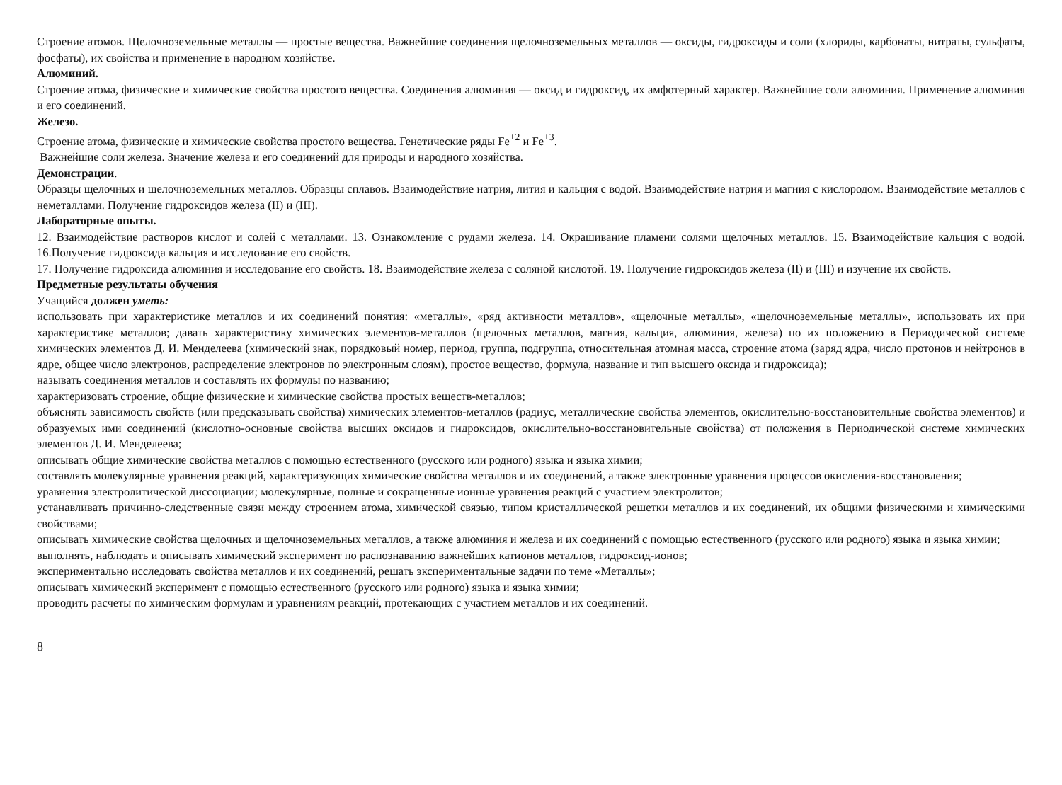Строение атомов. Щелочноземельные металлы — простые вещества. Важнейшие соединения щелочноземельных металлов — оксиды, гидроксиды и соли (хлориды, карбонаты, нитраты, сульфаты, фосфаты), их свойства и применение в народном хозяйстве.
Алюминий.
Строение атома, физические и химические свойства простого вещества. Соединения алюминия — оксид и гидроксид, их амфотерный характер. Важнейшие соли алюминия. Применение алюминия и его соединений.
Железо.
Строение атома, физические и химические свойства простого вещества. Генетические ряды Fe<sup>+2</sup> и Fe<sup>+3</sup>.
Важнейшие соли железа. Значение железа и его соединений для природы и народного хозяйства.
Демонстрации.
Образцы щелочных и щелочноземельных металлов. Образцы сплавов. Взаимодействие натрия, лития и кальция с водой. Взаимодействие натрия и магния с кислородом. Взаимодействие металлов с неметаллами. Получение гидроксидов железа (II) и (III).
Лабораторные опыты.
12. Взаимодействие растворов кислот и солей с металлами. 13. Ознакомление с рудами железа. 14. Окрашивание пламени солями щелочных металлов. 15. Взаимодействие кальция с водой. 16.Получение гидроксида кальция и исследование его свойств.
17. Получение гидроксида алюминия и исследование его свойств. 18. Взаимодействие железа с соляной кислотой. 19. Получение гидроксидов железа (II) и (III) и изучение их свойств.
Предметные результаты обучения
Учащийся должен уметь:
использовать при характеристике металлов и их соединений понятия: «металлы», «ряд активности металлов», «щелочные металлы», «щелочноземельные металлы», использовать их при характеристике металлов; давать характеристику химических элементов-металлов (щелочных металлов, магния, кальция, алюминия, железа) по их положению в Периодической системе химических элементов Д. И. Менделеева (химический знак, порядковый номер, период, группа, подгруппа, относительная атомная масса, строение атома (заряд ядра, число протонов и нейтронов в ядре, общее число электронов, распределение электронов по электронным слоям), простое вещество, формула, название и тип высшего оксида и гидроксида);
называть соединения металлов и составлять их формулы по названию;
характеризовать строение, общие физические и химические свойства простых веществ-металлов;
объяснять зависимость свойств (или предсказывать свойства) химических элементов-металлов (радиус, металлические свойства элементов, окислительно-восстановительные свойства элементов) и образуемых ими соединений (кислотно-основные свойства высших оксидов и гидроксидов, окислительно-восстановительные свойства) от положения в Периодической системе химических элементов Д. И. Менделеева;
описывать общие химические свойства металлов с помощью естественного (русского или родного) языка и языка химии;
составлять молекулярные уравнения реакций, характеризующих химические свойства металлов и их соединений, а также электронные уравнения процессов окисления-восстановления;
уравнения электролитической диссоциации; молекулярные, полные и сокращенные ионные уравнения реакций с участием электролитов;
устанавливать причинно-следственные связи между строением атома, химической связью, типом кристаллической решетки металлов и их соединений, их общими физическими и химическими свойствами;
описывать химические свойства щелочных и щелочноземельных металлов, а также алюминия и железа и их соединений с помощью естественного (русского или родного) языка и языка химии;
выполнять, наблюдать и описывать химический эксперимент по распознаванию важнейших катионов металлов, гидроксид-ионов;
экспериментально исследовать свойства металлов и их соединений, решать экспериментальные задачи по теме «Металлы»;
описывать химический эксперимент с помощью естественного (русского или родного) языка и языка химии;
проводить расчеты по химическим формулам и уравнениям реакций, протекающих с участием металлов и их соединений.
8